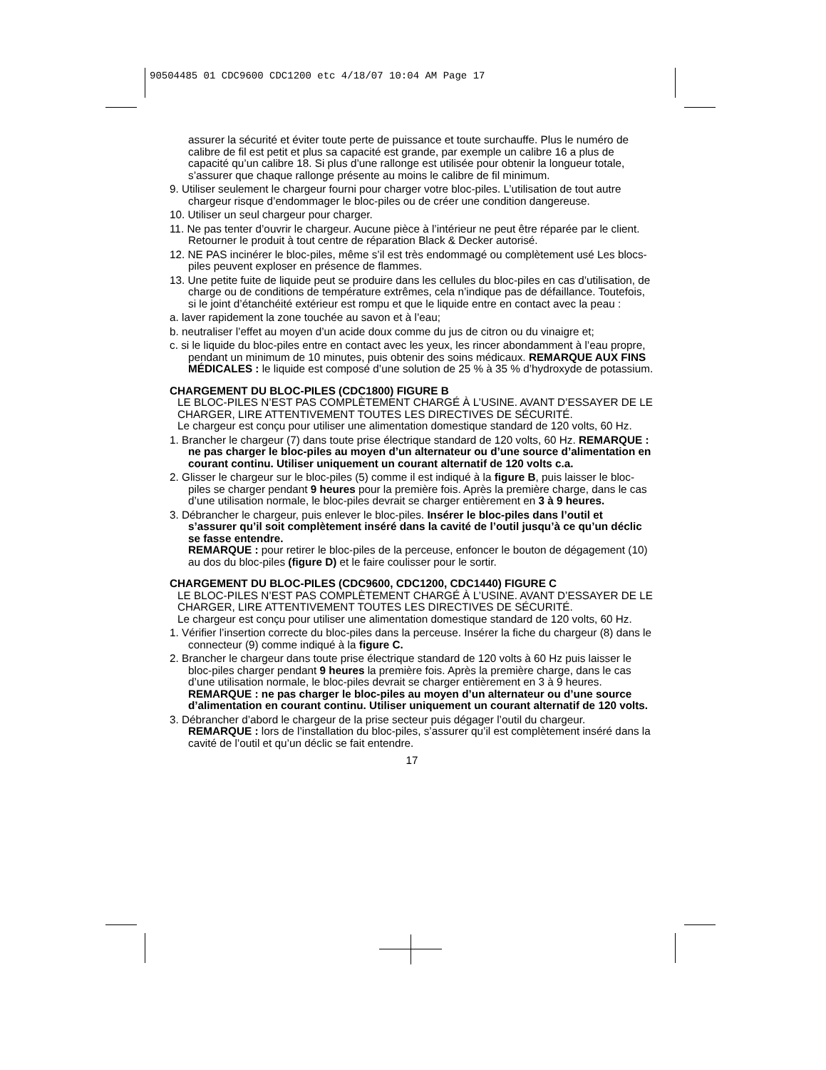90504485 01 CDC9600 CDC1200 etc 4/18/07 10:04 AM Page 17
assurer la sécurité et éviter toute perte de puissance et toute surchauffe. Plus le numéro de calibre de fil est petit et plus sa capacité est grande, par exemple un calibre 16 a plus de capacité qu’un calibre 18. Si plus d’une rallonge est utilisée pour obtenir la longueur totale, s’assurer que chaque rallonge présente au moins le calibre de fil minimum.
9. Utiliser seulement le chargeur fourni pour charger votre bloc-piles. L’utilisation de tout autre chargeur risque d’endommager le bloc-piles ou de créer une condition dangereuse.
10. Utiliser un seul chargeur pour charger.
11. Ne pas tenter d’ouvrir le chargeur. Aucune pièce à l’intérieur ne peut être réparée par le client. Retourner le produit à tout centre de réparation Black & Decker autorisé.
12. NE PAS incinérer le bloc-piles, même s’il est très endommagé ou complètement usé Les blocs-piles peuvent exploser en présence de flammes.
13. Une petite fuite de liquide peut se produire dans les cellules du bloc-piles en cas d’utilisation, de charge ou de conditions de température extrêmes, cela n’indique pas de défaillance. Toutefois, si le joint d’étanchéité extérieur est rompu et que le liquide entre en contact avec la peau :
a. laver rapidement la zone touchée au savon et à l’eau;
b. neutraliser l’effet au moyen d’un acide doux comme du jus de citron ou du vinaigre et;
c. si le liquide du bloc-piles entre en contact avec les yeux, les rincer abondamment à l’eau propre, pendant un minimum de 10 minutes, puis obtenir des soins médicaux. REMARQUE AUX FINS MÉDICALES : le liquide est composé d’une solution de 25 % à 35 % d’hydroxyde de potassium.
CHARGEMENT DU BLOC-PILES (CDC1800) FIGURE B
LE BLOC-PILES N’EST PAS COMPLÈTEMENT CHARGÉ À L’USINE. AVANT D’ESSAYER DE LE CHARGER, LIRE ATTENTIVEMENT TOUTES LES DIRECTIVES DE SÉCURITÉ.
Le chargeur est conçu pour utiliser une alimentation domestique standard de 120 volts, 60 Hz.
1. Brancher le chargeur (7) dans toute prise électrique standard de 120 volts, 60 Hz. REMARQUE : ne pas charger le bloc-piles au moyen d’un alternateur ou d’une source d’alimentation en courant continu. Utiliser uniquement un courant alternatif de 120 volts c.a.
2. Glisser le chargeur sur le bloc-piles (5) comme il est indiqué à la figure B, puis laisser le bloc-piles se charger pendant 9 heures pour la première fois. Après la première charge, dans le cas d’une utilisation normale, le bloc-piles devrait se charger entièrement en 3 à 9 heures.
3. Débrancher le chargeur, puis enlever le bloc-piles. Insérer le bloc-piles dans l’outil et s’assurer qu’il soit complètement inséré dans la cavité de l’outil jusqu’à ce qu’un déclic se fasse entendre.
REMARQUE : pour retirer le bloc-piles de la perceuse, enfoncer le bouton de dégagement (10) au dos du bloc-piles (figure D) et le faire coulisser pour le sortir.
CHARGEMENT DU BLOC-PILES (CDC9600, CDC1200, CDC1440) FIGURE C
LE BLOC-PILES N’EST PAS COMPLÈTEMENT CHARGÉ À L’USINE. AVANT D’ESSAYER DE LE CHARGER, LIRE ATTENTIVEMENT TOUTES LES DIRECTIVES DE SÉCURITÉ.
Le chargeur est conçu pour utiliser une alimentation domestique standard de 120 volts, 60 Hz.
1. Vérifier l’insertion correcte du bloc-piles dans la perceuse. Insérer la fiche du chargeur (8) dans le connecteur (9) comme indiqué à la figure C.
2. Brancher le chargeur dans toute prise électrique standard de 120 volts à 60 Hz puis laisser le bloc-piles charger pendant 9 heures la première fois. Après la première charge, dans le cas d’une utilisation normale, le bloc-piles devrait se charger entièrement en 3 à 9 heures. REMARQUE : ne pas charger le bloc-piles au moyen d’un alternateur ou d’une source d’alimentation en courant continu. Utiliser uniquement un courant alternatif de 120 volts.
3. Débrancher d’abord le chargeur de la prise secteur puis dégager l’outil du chargeur.
REMARQUE : lors de l’installation du bloc-piles, s’assurer qu’il est complètement inséré dans la cavité de l’outil et qu’un déclic se fait entendre.
17